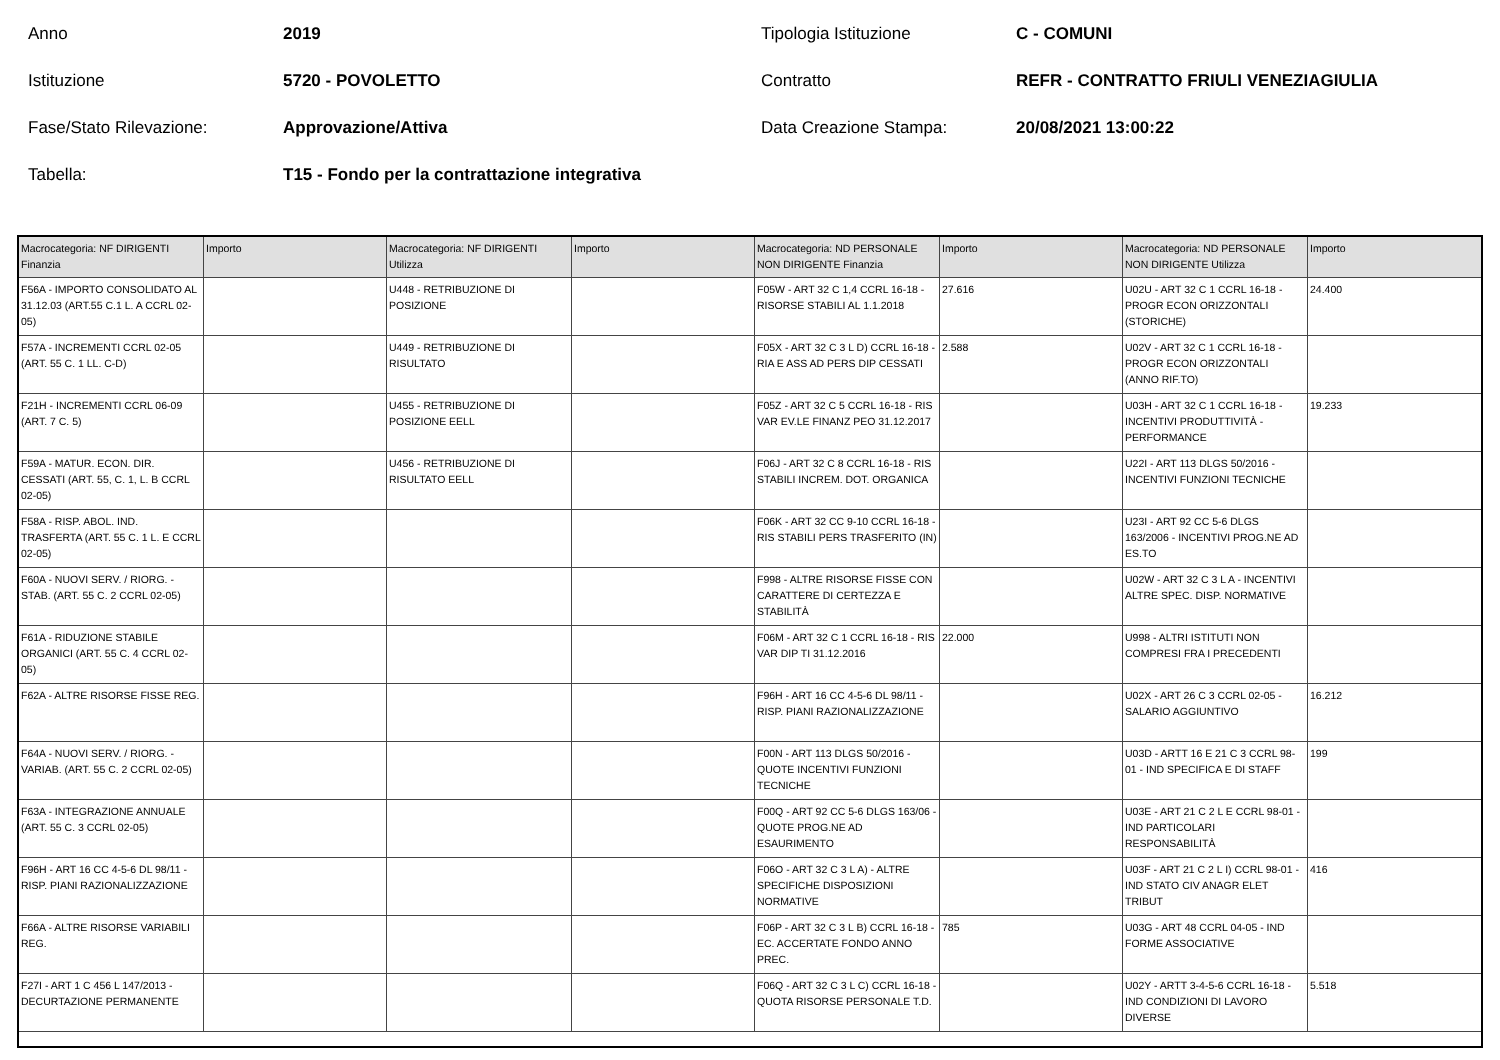Anno 2019 Tipologia Istituzione C - COMUNI
Istituzione 5720 - POVOLETTO Contratto REFR - CONTRATTO FRIULI VENEZIAGIULIA
Fase/Stato Rilevazione: Approvazione/Attiva Data Creazione Stampa: 20/08/2021 13:00:22
Tabella: T15 - Fondo per la contrattazione integrativa
| Macrocategoria: NF DIRIGENTI Finanzia | Importo | Macrocategoria: NF DIRIGENTI Utilizza | Importo | Macrocategoria: ND PERSONALE NON DIRIGENTE Finanzia | Importo | Macrocategoria: ND PERSONALE NON DIRIGENTE Utilizza | Importo |
| --- | --- | --- | --- | --- | --- | --- | --- |
| F56A - IMPORTO CONSOLIDATO AL 31.12.03 (ART.55 C.1 L. A CCRL 02-05) | | U448 - RETRIBUZIONE DI POSIZIONE | | F05W - ART 32 C 1,4 CCRL 16-18 - RISORSE STABILI AL 1.1.2018 | 27.616 | U02U - ART 32 C 1 CCRL 16-18 - PROGR ECON ORIZZONTALI (STORICHE) | 24.400 |
| F57A - INCREMENTI CCRL 02-05 (ART. 55 C. 1 LL. C-D) | | U449 - RETRIBUZIONE DI RISULTATO | | F05X - ART 32 C 3 L D) CCRL 16-18 - RIA E ASS AD PERS DIP CESSATI | 2.588 | U02V - ART 32 C 1 CCRL 16-18 - PROGR ECON ORIZZONTALI (ANNO RIF.TO) | |
| F21H - INCREMENTI CCRL 06-09 (ART. 7 C. 5) | | U455 - RETRIBUZIONE DI POSIZIONE EELL | | F05Z - ART 32 C 5 CCRL 16-18 - RIS VAR EV.LE FINANZ PEO 31.12.2017 | | U03H - ART 32 C 1 CCRL 16-18 - INCENTIVI PRODUTTIVITÀ - PERFORMANCE | 19.233 |
| F59A - MATUR. ECON. DIR. CESSATI (ART. 55, C. 1, L. B CCRL 02-05) | | U456 - RETRIBUZIONE DI RISULTATO EELL | | F06J - ART 32 C 8 CCRL 16-18 - RIS STABILI INCREM. DOT. ORGANICA | | U22I - ART 113 DLGS 50/2016 - INCENTIVI FUNZIONI TECNICHE | |
| F58A - RISP. ABOL. IND. TRASFERTA (ART. 55 C. 1 L. E CCRL 02-05) | | | | F06K - ART 32 CC 9-10 CCRL 16-18 - RIS STABILI PERS TRASFERITO (IN) | | U23I - ART 92 CC 5-6 DLGS 163/2006 - INCENTIVI PROG.NE AD ES.TO | |
| F60A - NUOVI SERV. / RIORG. - STAB. (ART. 55 C. 2 CCRL 02-05) | | | | F998 - ALTRE RISORSE FISSE CON CARATTERE DI CERTEZZA E STABILITÀ | | U02W - ART 32 C 3 L A - INCENTIVI ALTRE SPEC. DISP. NORMATIVE | |
| F61A - RIDUZIONE STABILE ORGANICI (ART. 55 C. 4 CCRL 02-05) | | | | F06M - ART 32 C 1 CCRL 16-18 - RIS VAR DIP TI 31.12.2016 | 22.000 | U998 - ALTRI ISTITUTI NON COMPRESI FRA I PRECEDENTI | |
| F62A - ALTRE RISORSE FISSE REG. | | | | F96H - ART 16 CC 4-5-6 DL 98/11 - RISP. PIANI RAZIONALIZZAZIONE | | U02X - ART 26 C 3 CCRL 02-05 - SALARIO AGGIUNTIVO | 16.212 |
| F64A - NUOVI SERV. / RIORG. - VARIAB. (ART. 55 C. 2 CCRL 02-05) | | | | F00N - ART 113 DLGS 50/2016 - QUOTE INCENTIVI FUNZIONI TECNICHE | | U03D - ARTT 16 E 21 C 3 CCRL 98-01 - IND SPECIFICA E DI STAFF | 199 |
| F63A - INTEGRAZIONE ANNUALE (ART. 55 C. 3 CCRL 02-05) | | | | F00Q - ART 92 CC 5-6 DLGS 163/06 - QUOTE PROG.NE AD ESAURIMENTO | | U03E - ART 21 C 2 L E CCRL 98-01 - IND PARTICOLARI RESPONSABILITÀ | |
| F96H - ART 16 CC 4-5-6 DL 98/11 - RISP. PIANI RAZIONALIZZAZIONE | | | | F06O - ART 32 C 3 L A) - ALTRE SPECIFICHE DISPOSIZIONI NORMATIVE | | U03F - ART 21 C 2 L I) CCRL 98-01 - IND STATO CIV ANAGR ELET TRIBUT | 416 |
| F66A - ALTRE RISORSE VARIABILI REG. | | | | F06P - ART 32 C 3 L B) CCRL 16-18 - EC. ACCERTATE FONDO ANNO PREC. | 785 | U03G - ART 48 CCRL 04-05 - IND FORME ASSOCIATIVE | |
| F27I - ART 1 C 456 L 147/2013 - DECURTAZIONE PERMANENTE | | | | F06Q - ART 32 C 3 L C) CCRL 16-18 - QUOTA RISORSE PERSONALE T.D. | | U02Y - ARTT 3-4-5-6 CCRL 16-18 - IND CONDIZIONI DI LAVORO DIVERSE | 5.518 |